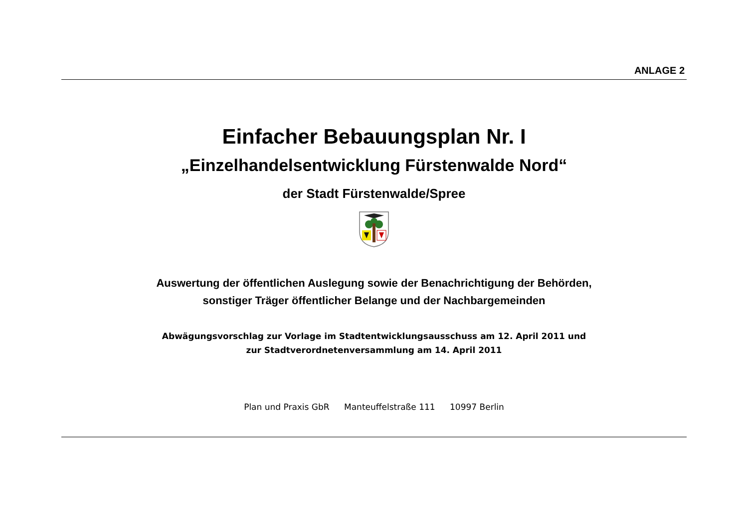ANLAGE 2
Einfacher Bebauungsplan Nr. I
„Einzelhandelsentwicklung Fürstenwalde Nord“
der Stadt Fürstenwalde/Spree
Auswertung der öffentlichen Auslegung sowie der Benachrichtigung der Behörden,
sonstiger Träger öffentlicher Belange und der Nachbargemeinden
Abwägungsvorschlag zur Vorlage im Stadtentwicklungsausschuss am 12. April 2011 und
zur Stadtverordnetenversammlung am 14. April 2011
Plan und Praxis GbR Manteuffelstraße 111 10997 Berlin